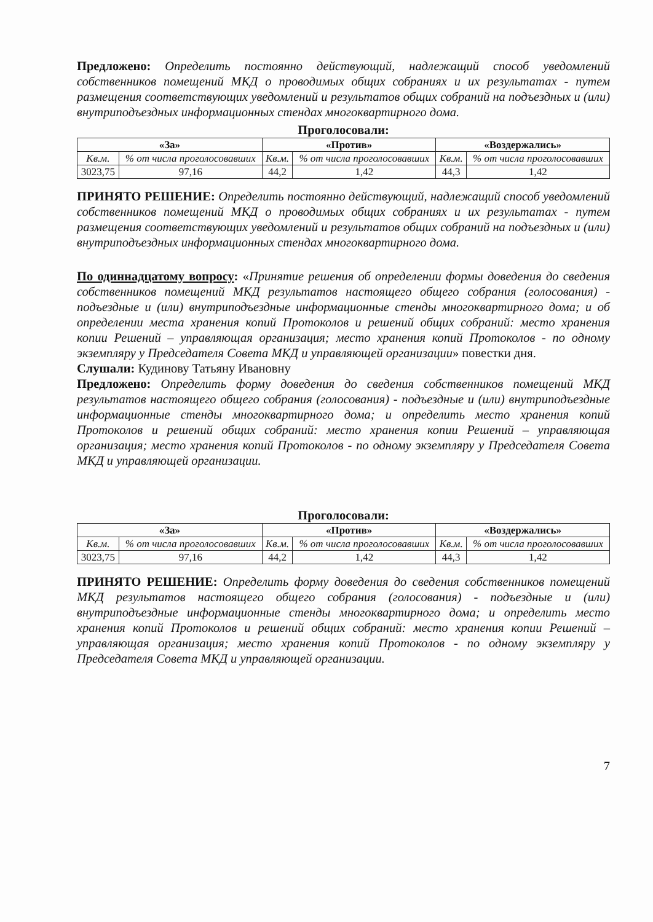Предложено: Определить постоянно действующий, надлежащий способ уведомлений собственников помещений МКД о проводимых общих собраниях и их результатах - путем размещения соответствующих уведомлений и результатов общих собраний на подъездных и (или) внутриподъездных информационных стендах многоквартирного дома.
Проголосовали:
| «За» | | «Против» | | «Воздержались» | |
| --- | --- | --- | --- | --- | --- |
| Кв.м. | % от числа проголосовавших | Кв.м. | % от числа проголосовавших | Кв.м. | % от числа проголосовавших |
| 3023,75 | 97,16 | 44,2 | 1,42 | 44,3 | 1,42 |
ПРИНЯТО РЕШЕНИЕ: Определить постоянно действующий, надлежащий способ уведомлений собственников помещений МКД о проводимых общих собраниях и их результатах - путем размещения соответствующих уведомлений и результатов общих собраний на подъездных и (или) внутриподъездных информационных стендах многоквартирного дома.
По одиннадцатому вопросу: «Принятие решения об определении формы доведения до сведения собственников помещений МКД результатов настоящего общего собрания (голосования) - подъездные и (или) внутриподъездные информационные стенды многоквартирного дома; и об определении места хранения копий Протоколов и решений общих собраний: место хранения копии Решений – управляющая организация; место хранения копий Протоколов - по одному экземпляру у Председателя Совета МКД и управляющей организации» повестки дня.
Слушали: Кудинову Татьяну Ивановну
Предложено: Определить форму доведения до сведения собственников помещений МКД результатов настоящего общего собрания (голосования) - подъездные и (или) внутриподъездные информационные стенды многоквартирного дома; и определить место хранения копий Протоколов и решений общих собраний: место хранения копии Решений – управляющая организация; место хранения копий Протоколов - по одному экземпляру у Председателя Совета МКД и управляющей организации.
Проголосовали:
| «За» | | «Против» | | «Воздержались» | |
| --- | --- | --- | --- | --- | --- |
| Кв.м. | % от числа проголосовавших | Кв.м. | % от числа проголосовавших | Кв.м. | % от числа проголосовавших |
| 3023,75 | 97,16 | 44,2 | 1,42 | 44,3 | 1,42 |
ПРИНЯТО РЕШЕНИЕ: Определить форму доведения до сведения собственников помещений МКД результатов настоящего общего собрания (голосования) - подъездные и (или) внутриподъездные информационные стенды многоквартирного дома; и определить место хранения копий Протоколов и решений общих собраний: место хранения копии Решений – управляющая организация; место хранения копий Протоколов - по одному экземпляру у Председателя Совета МКД и управляющей организации.
7